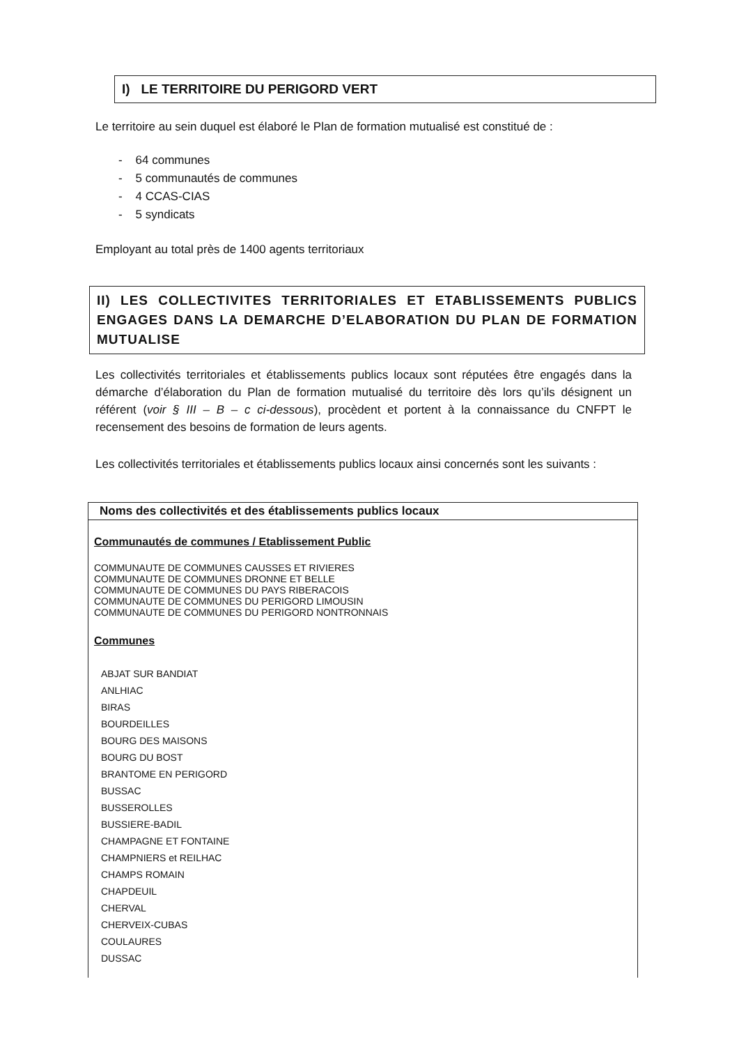I) LE TERRITOIRE DU PERIGORD VERT
Le territoire au sein duquel est élaboré le Plan de formation mutualisé est constitué de :
- 64 communes
- 5 communautés de communes
- 4 CCAS-CIAS
- 5 syndicats
Employant au total près de 1400 agents territoriaux
II) LES COLLECTIVITES TERRITORIALES ET ETABLISSEMENTS PUBLICS ENGAGES DANS LA DEMARCHE D’ELABORATION DU PLAN DE FORMATION MUTUALISE
Les collectivités territoriales et établissements publics locaux sont réputées être engagés dans la démarche d’élaboration du Plan de formation mutualisé du territoire dès lors qu’ils désignent un référent (voir § III – B – c ci-dessous), procèdent et portent à la connaissance du CNFPT le recensement des besoins de formation de leurs agents.
Les collectivités territoriales et établissements publics locaux ainsi concernés sont les suivants :
| Noms des collectivités et des établissements publics locaux |
| --- |
| Communautés de communes / Etablissement Public COMMUNAUTE DE COMMUNES CAUSSES ET RIVIERES COMMUNAUTE DE COMMUNES DRONNE ET BELLE COMMUNAUTE DE COMMUNES DU PAYS RIBERACOIS COMMUNAUTE DE COMMUNES DU PERIGORD LIMOUSIN COMMUNAUTE DE COMMUNES DU PERIGORD NONTRONNAIS Communes ABJAT SUR BANDIAT ANLHIAC BIRAS BOURDEILLES BOURG DES MAISONS BOURG DU BOST BRANTOME EN PERIGORD BUSSAC BUSSEROLLES BUSSIERE-BADIL CHAMPAGNE ET FONTAINE CHAMPNIERS et REILHAC CHAMPS ROMAIN CHAPDEUIL CHERVAL CHERVEIX-CUBAS COULAURES DUSSAC |